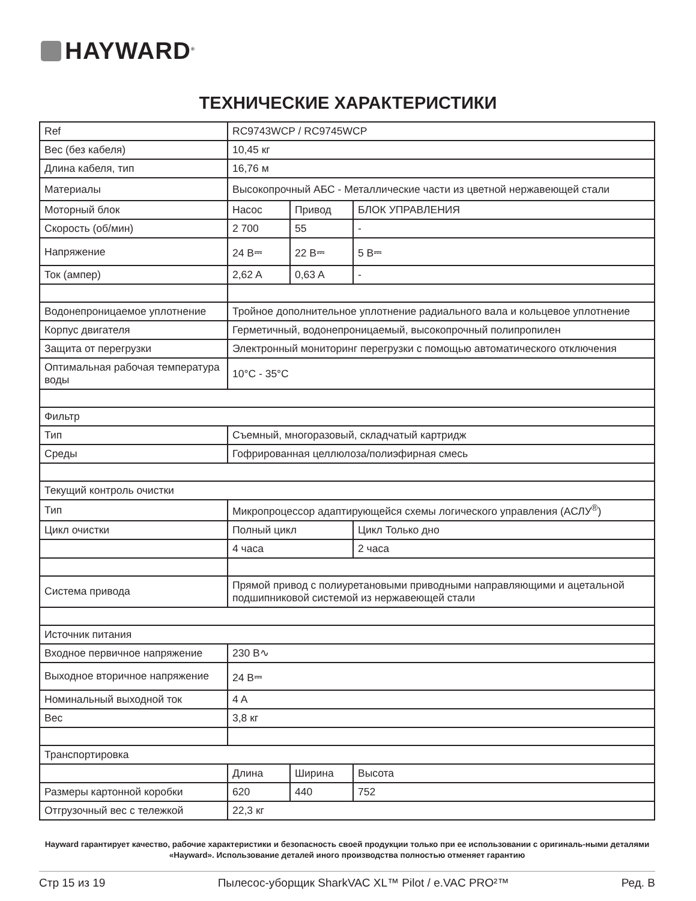HAYWARD<sup>®</sup>
ТЕХНИЧЕСКИЕ ХАРАКТЕРИСТИКИ
| Ref | RC9743WCP / RC9745WCP | | |
| Вес (без кабеля) | 10,45 кг | | |
| Длина кабеля, тип | 16,76 м | | |
| Материалы | Высокопрочный АБС - Металлические части из цветной нержавеющей стали | | |
| Моторный блок | Насос | Привод | БЛОК УПРАВЛЕНИЯ |
| Скорость (об/мин) | 2 700 | 55 | - |
| Напряжение | 24 В⎓ | 22 В⎓ | 5 В⎓ |
| Ток (ампер) | 2,62 A | 0,63 A | - |
| Водонепроницаемое уплотнение | Тройное дополнительное уплотнение радиального вала и кольцевое уплотнение | | |
| Корпус двигателя | Герметичный, водонепроницаемый, высокопрочный полипропилен | | |
| Защита от перегрузки | Электронный мониторинг перегрузки с помощью автоматического отключения | | |
| Оптимальная рабочая температура воды | 10°C - 35°C | | |
| Фильтр | | | |
| Тип | Съемный, многоразовый, складчатый картридж | | |
| Среды | Гофрированная целлюлоза/полиэфирная смесь | | |
| Текущий контроль очистки | | | |
| Тип | Микропроцессор адаптирующейся схемы логического управления (АСЛУ<sup>®</sup>) | | |
| Цикл очистки | Полный цикл | | Цикл Только дно |
| | 4 часа | | 2 часа |
| Система привода | Прямой привод с полиуретановыми приводными направляющими и ацетальной подшипниковой системой из нержавеющей стали | | |
| Источник питания | | | |
| Входное первичное напряжение | 230 В∿ | | |
| Выходное вторичное напряжение | 24 В⎓ | | |
| Номинальный выходной ток | 4 A | | |
| Вес | 3,8 кг | | |
| Транспортировка | | | |
| | Длина | Ширина | Высота |
| Размеры картонной коробки | 620 | 440 | 752 |
| Отгрузочный вес с тележкой | 22,3 кг | | |
Hayward гарантирует качество, рабочие характеристики и безопасность своей продукции только при ее использовании с оригиналь-ными деталями «Hayward». Использование деталей иного производства полностью отменяет гарантию
Стр 15 из 19 Пылесос-уборщик SharkVAC XL™ Pilot / e.VAC PRO²™ Ред. B